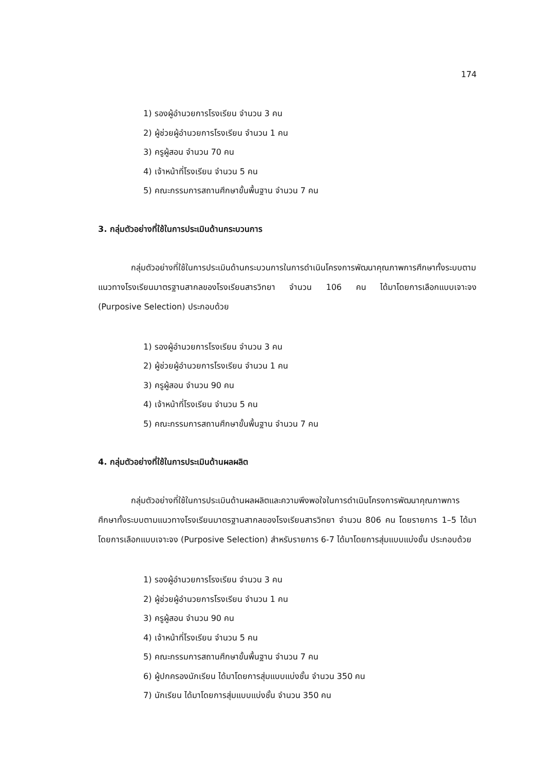174
1) รองผู้อำนวยการโรงเรียน จำนวน 3 คน
2) ผู้ช่วยผู้อำนวยการโรงเรียน จำนวน 1 คน
3) ครูผู้สอน จำนวน 70 คน
4) เจ้าหน้าที่โรงเรียน จำนวน 5 คน
5) คณะกรรมการสถานศึกษาขั้นพื้นฐาน จำนวน 7 คน
3. กลุ่มตัวอย่างที่ใช้ในการประเมินด้านกระบวนการ
กลุ่มตัวอย่างที่ใช้ในการประเมินด้านกระบวนการในการดำเนินโครงการพัฒนาคุณภาพการศึกษาทั้งระบบตามแนวทางโรงเรียนมาตรฐานสากลของโรงเรียนสารวิทยา จำนวน 106 คน ได้มาโดยการเลือกแบบเจาะจง (Purposive Selection) ประกอบด้วย
1) รองผู้อำนวยการโรงเรียน จำนวน 3 คน
2) ผู้ช่วยผู้อำนวยการโรงเรียน จำนวน 1 คน
3) ครูผู้สอน จำนวน 90 คน
4) เจ้าหน้าที่โรงเรียน จำนวน 5 คน
5) คณะกรรมการสถานศึกษาขั้นพื้นฐาน จำนวน 7 คน
4. กลุ่มตัวอย่างที่ใช้ในการประเมินด้านผลผลิต
กลุ่มตัวอย่างที่ใช้ในการประเมินด้านผลผลิตและความพึงพอใจในการดำเนินโครงการพัฒนาคุณภาพการศึกษาทั้งระบบตามแนวทางโรงเรียนมาตรฐานสากลของโรงเรียนสารวิทยา จำนวน 806 คน โดยรายการ 1–5 ได้มาโดยการเลือกแบบเจาะจง (Purposive Selection) สำหรับรายการ 6-7 ได้มาโดยการสุ่มแบบแบ่งชั้น ประกอบด้วย
1) รองผู้อำนวยการโรงเรียน จำนวน 3 คน
2) ผู้ช่วยผู้อำนวยการโรงเรียน จำนวน 1 คน
3) ครูผู้สอน จำนวน 90 คน
4) เจ้าหน้าที่โรงเรียน จำนวน 5 คน
5) คณะกรรมการสถานศึกษาขั้นพื้นฐาน จำนวน 7 คน
6) ผู้ปกครองนักเรียน ได้มาโดยการสุ่มแบบแบ่งชั้น จำนวน 350 คน
7) นักเรียน ได้มาโดยการสุ่มแบบแบ่งชั้น จำนวน 350 คน